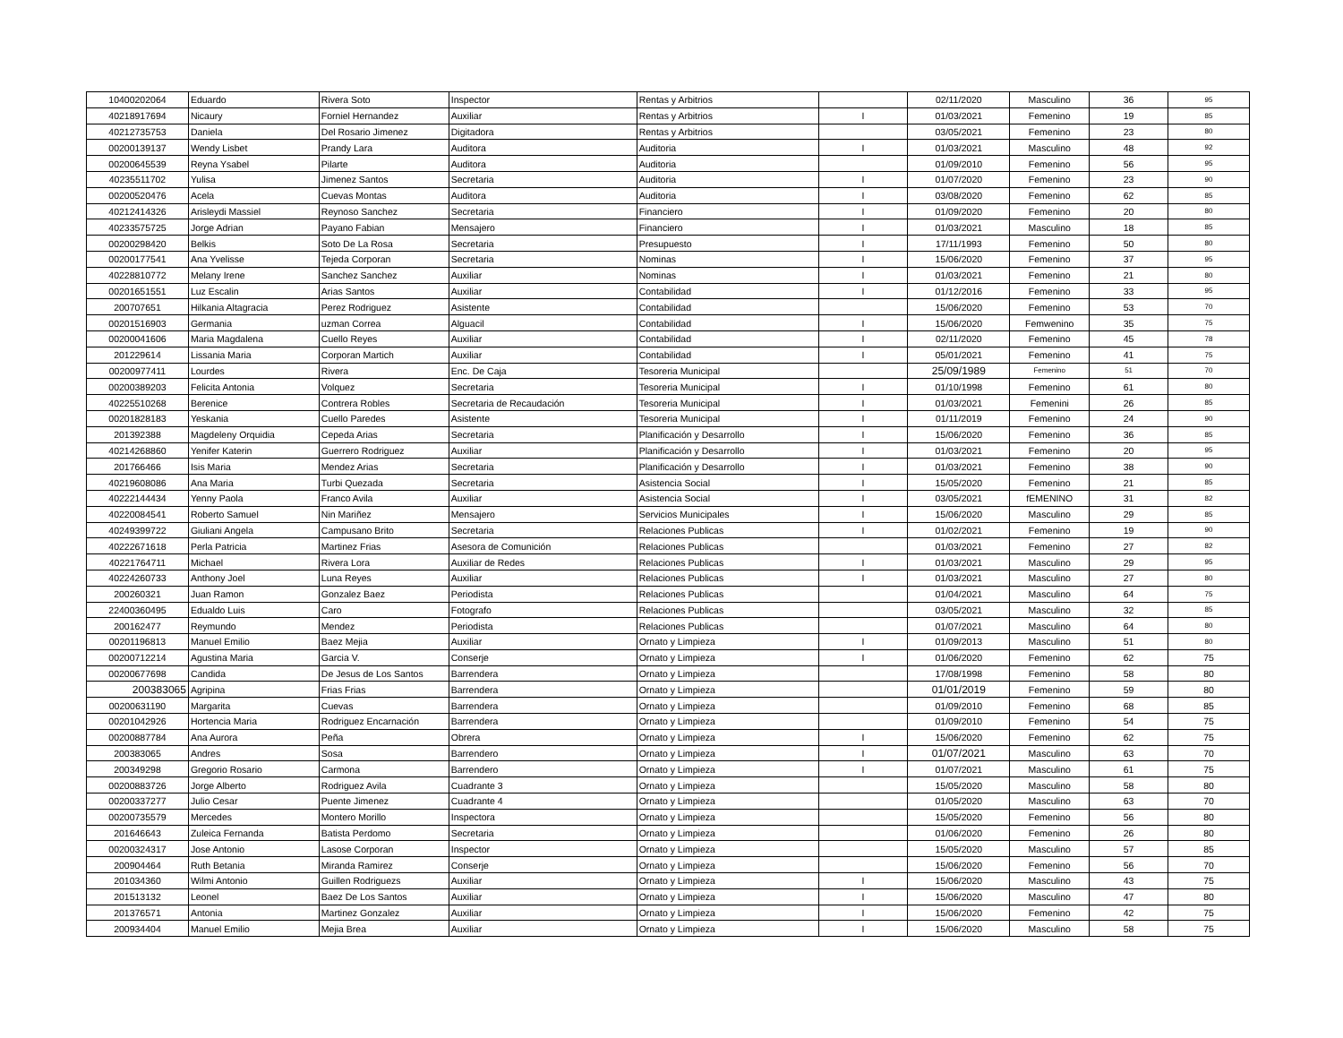| 10400202064 | Eduardo | Rivera Soto | Inspector | Rentas y Arbitrios | | 02/11/2020 | Masculino | 36 | 95 |
| 40218917694 | Nicaury | Forniel Hernandez | Auxiliar | Rentas y Arbitrios | I | 01/03/2021 | Femenino | 19 | 85 |
| 40212735753 | Daniela | Del Rosario Jimenez | Digitadora | Rentas y Arbitrios | | 03/05/2021 | Femenino | 23 | 80 |
| 00200139137 | Wendy Lisbet | Prandy Lara | Auditora | Auditoria | I | 01/03/2021 | Masculino | 48 | 92 |
| 00200645539 | Reyna Ysabel | Pilarte | Auditora | Auditoria | | 01/09/2010 | Femenino | 56 | 95 |
| 40235511702 | Yulisa | Jimenez Santos | Secretaria | Auditoria | I | 01/07/2020 | Femenino | 23 | 90 |
| 00200520476 | Acela | Cuevas Montas | Auditora | Auditoria | I | 03/08/2020 | Femenino | 62 | 85 |
| 40212414326 | Arisleydi Massiel | Reynoso Sanchez | Secretaria | Financiero | I | 01/09/2020 | Femenino | 20 | 80 |
| 40233575725 | Jorge Adrian | Payano Fabian | Mensajero | Financiero | I | 01/03/2021 | Masculino | 18 | 85 |
| 00200298420 | Belkis | Soto De La Rosa | Secretaria | Presupuesto | I | 17/11/1993 | Femenino | 50 | 80 |
| 00200177541 | Ana Yvelisse | Tejeda Corporan | Secretaria | Nominas | I | 15/06/2020 | Femenino | 37 | 95 |
| 40228810772 | Melany Irene | Sanchez Sanchez | Auxiliar | Nominas | I | 01/03/2021 | Femenino | 21 | 80 |
| 00201651551 | Luz Escalin | Arias Santos | Auxiliar | Contabilidad | I | 01/12/2016 | Femenino | 33 | 95 |
| 200707651 | Hilkania Altagracia | Perez Rodriguez | Asistente | Contabilidad | | 15/06/2020 | Femenino | 53 | 70 |
| 00201516903 | Germania | uzman Correa | Alguacil | Contabilidad | I | 15/06/2020 | Femwenino | 35 | 75 |
| 00200041606 | Maria Magdalena | Cuello Reyes | Auxiliar | Contabilidad | I | 02/11/2020 | Femenino | 45 | 78 |
| 201229614 | Lissania Maria | Corporan Martich | Auxiliar | Contabilidad | I | 05/01/2021 | Femenino | 41 | 75 |
| 00200977411 | Lourdes | Rivera | Enc. De Caja | Tesoreria Municipal | | 25/09/1989 | Femenino | 51 | 70 |
| 00200389203 | Felicita Antonia | Volquez | Secretaria | Tesoreria Municipal | I | 01/10/1998 | Femenino | 61 | 80 |
| 40225510268 | Berenice | Contrera Robles | Secretaria de Recaudación | Tesoreria Municipal | I | 01/03/2021 | Femenini | 26 | 85 |
| 00201828183 | Yeskania | Cuello Paredes | Asistente | Tesoreria Municipal | I | 01/11/2019 | Femenino | 24 | 90 |
| 201392388 | Magdeleny Orquidia | Cepeda Arias | Secretaria | Planificación y Desarrollo | I | 15/06/2020 | Femenino | 36 | 85 |
| 40214268860 | Yenifer Katerin | Guerrero Rodriguez | Auxiliar | Planificación y Desarrollo | I | 01/03/2021 | Femenino | 20 | 95 |
| 201766466 | Isis Maria | Mendez Arias | Secretaria | Planificación y Desarrollo | I | 01/03/2021 | Femenino | 38 | 90 |
| 40219608086 | Ana Maria | Turbi Quezada | Secretaria | Asistencia Social | I | 15/05/2020 | Femenino | 21 | 85 |
| 40222144434 | Yenny Paola | Franco Avila | Auxiliar | Asistencia Social | I | 03/05/2021 | fEMENINO | 31 | 82 |
| 40220084541 | Roberto Samuel | Nin Mariñez | Mensajero | Servicios Municipales | I | 15/06/2020 | Masculino | 29 | 85 |
| 40249399722 | Giuliani Angela | Campusano Brito | Secretaria | Relaciones Publicas | I | 01/02/2021 | Femenino | 19 | 90 |
| 40222671618 | Perla Patricia | Martinez Frias | Asesora de Comunición | Relaciones Publicas | | 01/03/2021 | Femenino | 27 | 82 |
| 40221764711 | Michael | Rivera Lora | Auxiliar de Redes | Relaciones Publicas | I | 01/03/2021 | Masculino | 29 | 95 |
| 40224260733 | Anthony Joel | Luna Reyes | Auxiliar | Relaciones Publicas | I | 01/03/2021 | Masculino | 27 | 80 |
| 200260321 | Juan Ramon | Gonzalez Baez | Periodista | Relaciones Publicas | | 01/04/2021 | Masculino | 64 | 75 |
| 22400360495 | Edualdo Luis | Caro | Fotografo | Relaciones Publicas | | 03/05/2021 | Masculino | 32 | 85 |
| 200162477 | Reymundo | Mendez | Periodista | Relaciones Publicas | | 01/07/2021 | Masculino | 64 | 80 |
| 00201196813 | Manuel Emilio | Baez Mejia | Auxiliar | Ornato y Limpieza | I | 01/09/2013 | Masculino | 51 | 80 |
| 00200712214 | Agustina Maria | Garcia V. | Conserje | Ornato y Limpieza | I | 01/06/2020 | Femenino | 62 | 75 |
| 00200677698 | Candida | De Jesus de Los Santos | Barrendera | Ornato y Limpieza | | 17/08/1998 | Femenino | 58 | 80 |
| 200383065 | Agripina | Frias Frias | Barrendera | Ornato y Limpieza | | 01/01/2019 | Femenino | 59 | 80 |
| 00200631190 | Margarita | Cuevas | Barrendera | Ornato y Limpieza | | 01/09/2010 | Femenino | 68 | 85 |
| 00201042926 | Hortencia Maria | Rodriguez Encarnación | Barrendera | Ornato y Limpieza | | 01/09/2010 | Femenino | 54 | 75 |
| 00200887784 | Ana Aurora | Peña | Obrera | Ornato y Limpieza | I | 15/06/2020 | Femenino | 62 | 75 |
| 200383065 | Andres | Sosa | Barrendero | Ornato y Limpieza | I | 01/07/2021 | Masculino | 63 | 70 |
| 200349298 | Gregorio Rosario | Carmona | Barrendero | Ornato y Limpieza | I | 01/07/2021 | Masculino | 61 | 75 |
| 00200883726 | Jorge Alberto | Rodriguez Avila | Cuadrante 3 | Ornato y Limpieza | | 15/05/2020 | Masculino | 58 | 80 |
| 00200337277 | Julio Cesar | Puente Jimenez | Cuadrante 4 | Ornato y Limpieza | | 01/05/2020 | Masculino | 63 | 70 |
| 00200735579 | Mercedes | Montero Morillo | Inspectora | Ornato y Limpieza | | 15/05/2020 | Femenino | 56 | 80 |
| 201646643 | Zuleica Fernanda | Batista Perdomo | Secretaria | Ornato y Limpieza | | 01/06/2020 | Femenino | 26 | 80 |
| 00200324317 | Jose Antonio | Lasose Corporan | Inspector | Ornato y Limpieza | | 15/05/2020 | Masculino | 57 | 85 |
| 200904464 | Ruth Betania | Miranda Ramirez | Conserje | Ornato y Limpieza | | 15/06/2020 | Femenino | 56 | 70 |
| 201034360 | Wilmi Antonio | Guillen Rodriguezs | Auxiliar | Ornato y Limpieza | I | 15/06/2020 | Masculino | 43 | 75 |
| 201513132 | Leonel | Baez De Los Santos | Auxiliar | Ornato y Limpieza | I | 15/06/2020 | Masculino | 47 | 80 |
| 201376571 | Antonia | Martinez Gonzalez | Auxiliar | Ornato y Limpieza | I | 15/06/2020 | Femenino | 42 | 75 |
| 200934404 | Manuel Emilio | Mejia Brea | Auxiliar | Ornato y Limpieza | I | 15/06/2020 | Masculino | 58 | 75 |